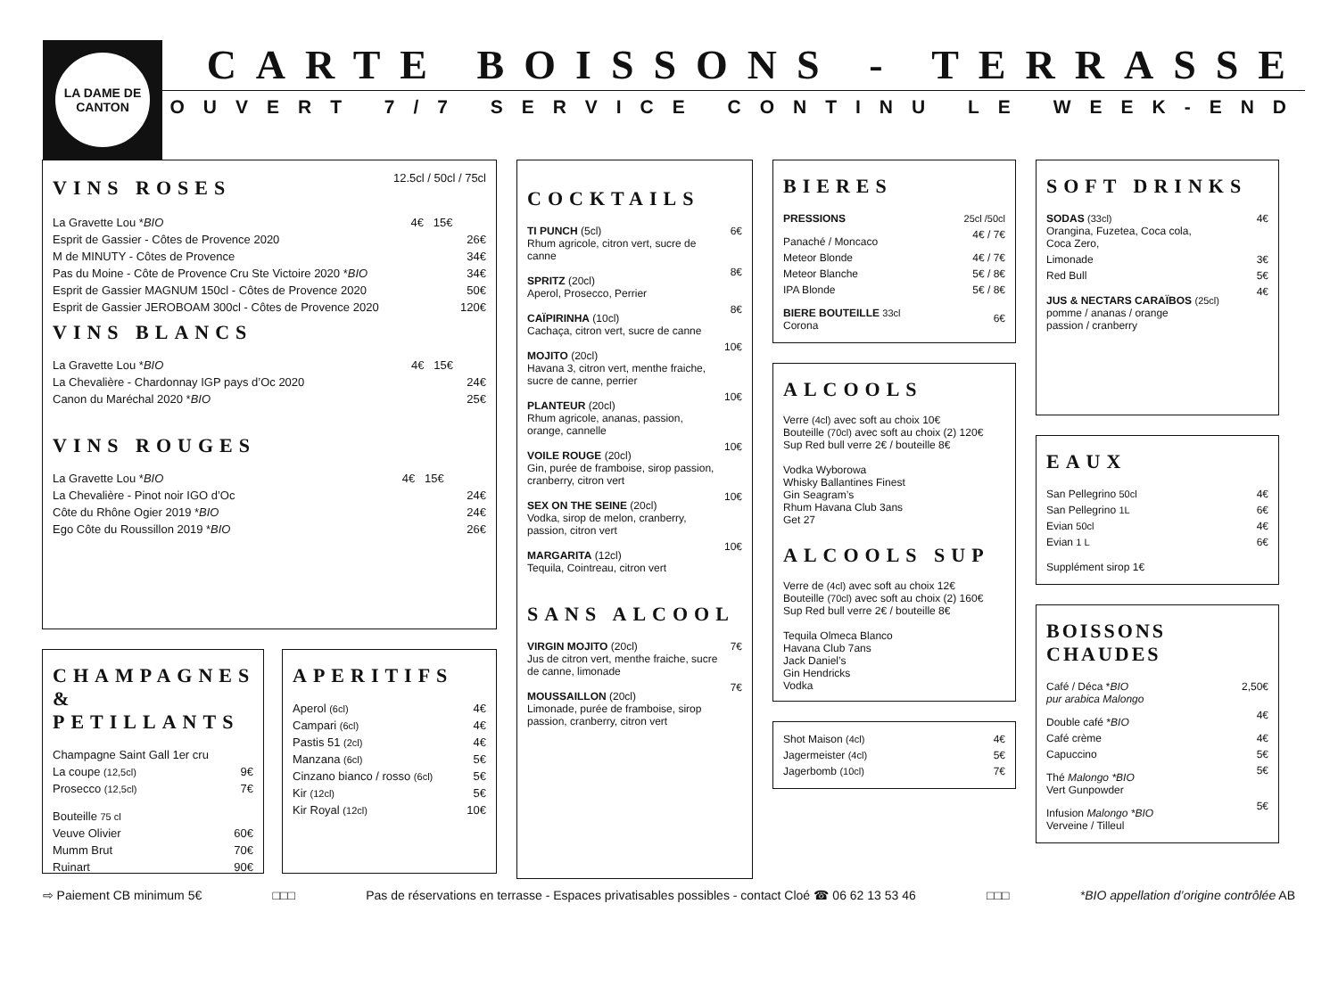LA DAME DE CANTON
CARTE BOISSONS - TERRASSE
OUVERT 7/7 SERVICE CONTINU LE WEEK-END
| VINS ROSES | 12.5cl / 50cl / 75cl |
| La Gravette Lou * BIO | 4€ 15€ | |
| Esprit de Gassier - Côtes de Provence 2020 | | 26€ |
| M de MINUTY - Côtes de Provence | | 34€ |
| Pas du Moine - Côte de Provence Cru Ste Victoire 2020 * BIO | | 34€ |
| Esprit de Gassier MAGNUM 150cl - Côtes de Provence 2020 | | 50€ |
| Esprit de Gassier JEROBOAM 300cl - Côtes de Provence 2020 | | 120€ |
VINS BLANCS
| La Gravette Lou * BIO | 4€ 15€ | |
| La Chevalière - Chardonnay IGP pays d’Oc 2020 | | 24€ |
| Canon du Maréchal 2020 * BIO | | 25€ |
VINS ROUGES
| La Gravette Lou * BIO | 4€ 15€ | |
| La Chevalière - Pinot noir IGO d’Oc | | 24€ |
| Côte du Rhône Ogier 2019 * BIO | | 24€ |
| Ego Côte du Roussillon 2019 * BIO | | 26€ |
CHAMPAGNES & PETILLANTS
| Champagne Saint Gall 1er cru | |
| La coupe (12,5cl) | 9€ |
| Prosecco (12,5cl) | 7€ |
| Bouteille 75 cl | |
| Veuve Olivier | 60€ |
| Mumm Brut | 70€ |
| Ruinart | 90€ |
APERITIFS
| Aperol (6cl) | 4€ |
| Campari (6cl) | 4€ |
| Pastis 51 (2cl) | 4€ |
| Manzana (6cl) | 5€ |
| Cinzano bianco / rosso (6cl) | 5€ |
| Kir (12cl) | 5€ |
| Kir Royal (12cl) | 10€ |
COCKTAILS
| TI PUNCH (5cl) Rhum agricole, citron vert, sucre de canne | 6€ |
| SPRITZ (20cl) Aperol, Prosecco, Perrier | 8€ |
| CAÏPIRINHA (10cl) Cachaça, citron vert, sucre de canne | 8€ |
| MOJITO (20cl) Havana 3, citron vert, menthe fraiche, sucre de canne, perrier | 10€ |
| PLANTEUR (20cl) Rhum agricole, ananas, passion, orange, cannelle | 10€ |
| VOILE ROUGE (20cl) Gin, purée de framboise, sirop passion, cranberry, citron vert | 10€ |
| SEX ON THE SEINE (20cl) Vodka, sirop de melon, cranberry, passion, citron vert | 10€ |
| MARGARITA (12cl) Tequila, Cointreau, citron vert | 10€ |
SANS ALCOOL
| VIRGIN MOJITO (20cl) Jus de citron vert, menthe fraiche, sucre de canne, limonade | 7€ |
| MOUSSAILLON (20cl) Limonade, purée de framboise, sirop passion, cranberry, citron vert | 7€ |
BIERES
| PRESSIONS | 25cl /50cl |
| Panaché / Moncaco | 4€ / 7€ |
| Meteor Blonde | 4€ / 7€ |
| Meteor Blanche | 5€ / 8€ |
| IPA Blonde | 5€ / 8€ |
| BIERE BOUTEILLE 33cl Corona | 6€ |
ALCOOLS
Verre (4cl) avec soft au choix 10€
Bouteille (70cl) avec soft au choix (2) 120€
Sup Red bull verre 2€ / bouteille 8€
Vodka Wyborowa
Whisky Ballantines Finest
Gin Seagram’s
Rhum Havana Club 3ans
Get 27
ALCOOLS SUP
Verre de (4cl) avec soft au choix 12€
Bouteille (70cl) avec soft au choix (2) 160€
Sup Red bull verre 2€ / bouteille 8€
Tequila Olmeca Blanco
Havana Club 7ans
Jack Daniel’s
Gin Hendricks
Vodka
| Shot Maison (4cl) | 4€ |
| Jagermeister (4cl) | 5€ |
| Jagerbomb (10cl) | 7€ |
SOFT DRINKS
| SODAS (33cl) Orangina, Fuzetea, Coca cola, Coca Zero, | 4€ |
| Limonade | 3€ |
| Red Bull | 5€ |
| JUS & NECTARS CARAÏBOS (25cl) pomme / ananas / orange passion / cranberry | 4€ |
EAUX
| San Pellegrino 50cl | 4€ |
| San Pellegrino 1L | 6€ |
| Evian 50cl | 4€ |
| Evian 1 L | 6€ |
| Supplément sirop 1€ | |
BOISSONS CHAUDES
| Café / Déca * BIO pur arabica Malongo | 2,50€ |
| Double café * BIO | 4€ |
| Café crème | 4€ |
| Capuccino | 5€ |
| Thé Malongo *BIO Vert Gunpowder | 5€ |
| Infusion Malongo *BIO Verveine / Tilleul | 5€ |
⇨ Paiement CB minimum 5€ □□□ Pas de réservations en terrasse - Espaces privatisables possibles - contact Cloé ☎ 06 62 13 53 46 □□□ *BIO appellation d’origine contrôlée AB